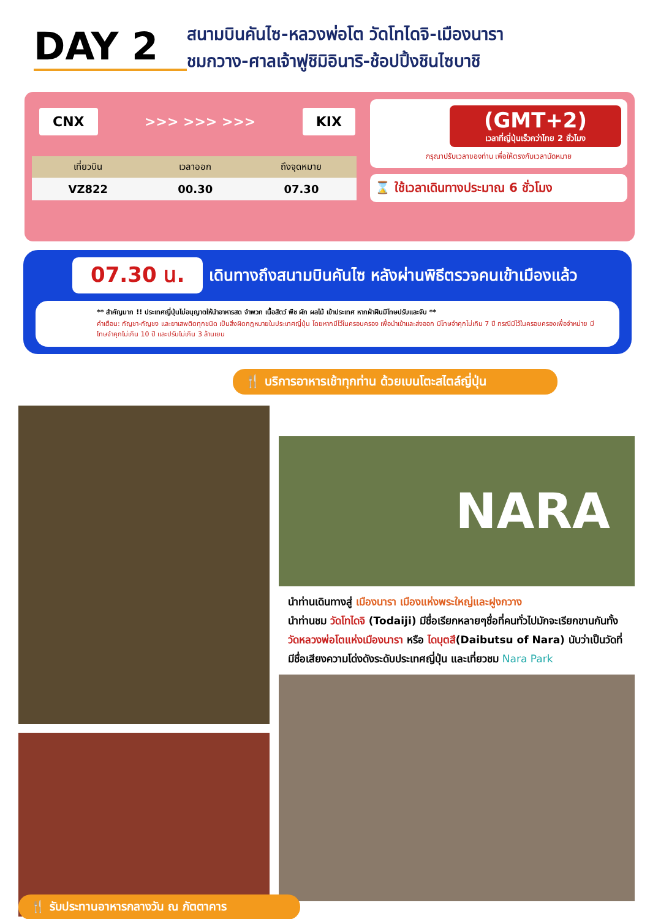DAY 2
สนามบินคันไซ-หลวงพ่อโต วัดโทไดจิ-เมืองนารา
ชมกวาง-ศาลเจ้าฟูชิมิอินาริ-ช้อปปิ้งชินไซบาชิ
CNX >>> >>> >>> KIX
| เที่ยวบิน | เวลาออก | ถึงจุดหมาย |
| --- | --- | --- |
| VZ822 | 00.30 | 07.30 |
(GMT+2)
เวลาที่ญี่ปุ่นเร็วกว่าไทย 2 ชั่วโมง
กรุณาปรับเวลาของท่าน เพื่อให้ตรงกับเวลานัดหมาย
⌛ ใช้เวลาเดินทางประมาณ 6 ชั่วโมง
07.30 น. เดินทางถึงสนามบินคันไซ หลังผ่านพิธีตรวจคนเข้าเมืองแล้ว
** สำคัญมาก !! ประเทศญี่ปุ่นไม่อนุญาตให้นำอาหารสด จำพวก เนื้อสัตว์ พืช ผัก ผลไม้ เข้าประเทศ หากฝ่าฝืนมีโทษปรับและจับ **
คำเตือน: กัญชา-กัญชง และยาเสพติดทุกชนิด เป็นสิ่งผิดกฎหมายในประเทศญี่ปุ่น โดยหากมีไว้ในครอบครอง เพื่อนำเข้าและส่งออก มีโทษจำคุกไม่เกิน 7 ปี กรณีมีไว้ในครอบครองเพื่อจำหน่าย มีโทษจำคุกไม่เกิน 10 ปี และปรับไม่เกิน 3 ล้านเยน
🍴 บริการอาหารเช้าทุกท่าน ด้วยเบนโตะสไตล์ญี่ปุ่น
🍴 รับประทานอาหารกลางวัน ณ ภัตตาคาร
NARA
นำท่านเดินทางสู่ เมืองนารา เมืองแห่งพระใหญ่และฝูงกวาง
นำท่านชม วัดโทไดจิ (Todaiji) มีชื่อเรียกหลายๆชื่อที่คนทั่วไปมักจะเรียกขานกันทั้ง วัดหลวงพ่อโตแห่งเมืองนารา หรือ ไดบุตสึ(Daibutsu of Nara) นับว่าเป็นวัดที่มีชื่อเสียงความโด่งดังระดับประเทศญี่ปุ่น และเที่ยวชม Nara Park